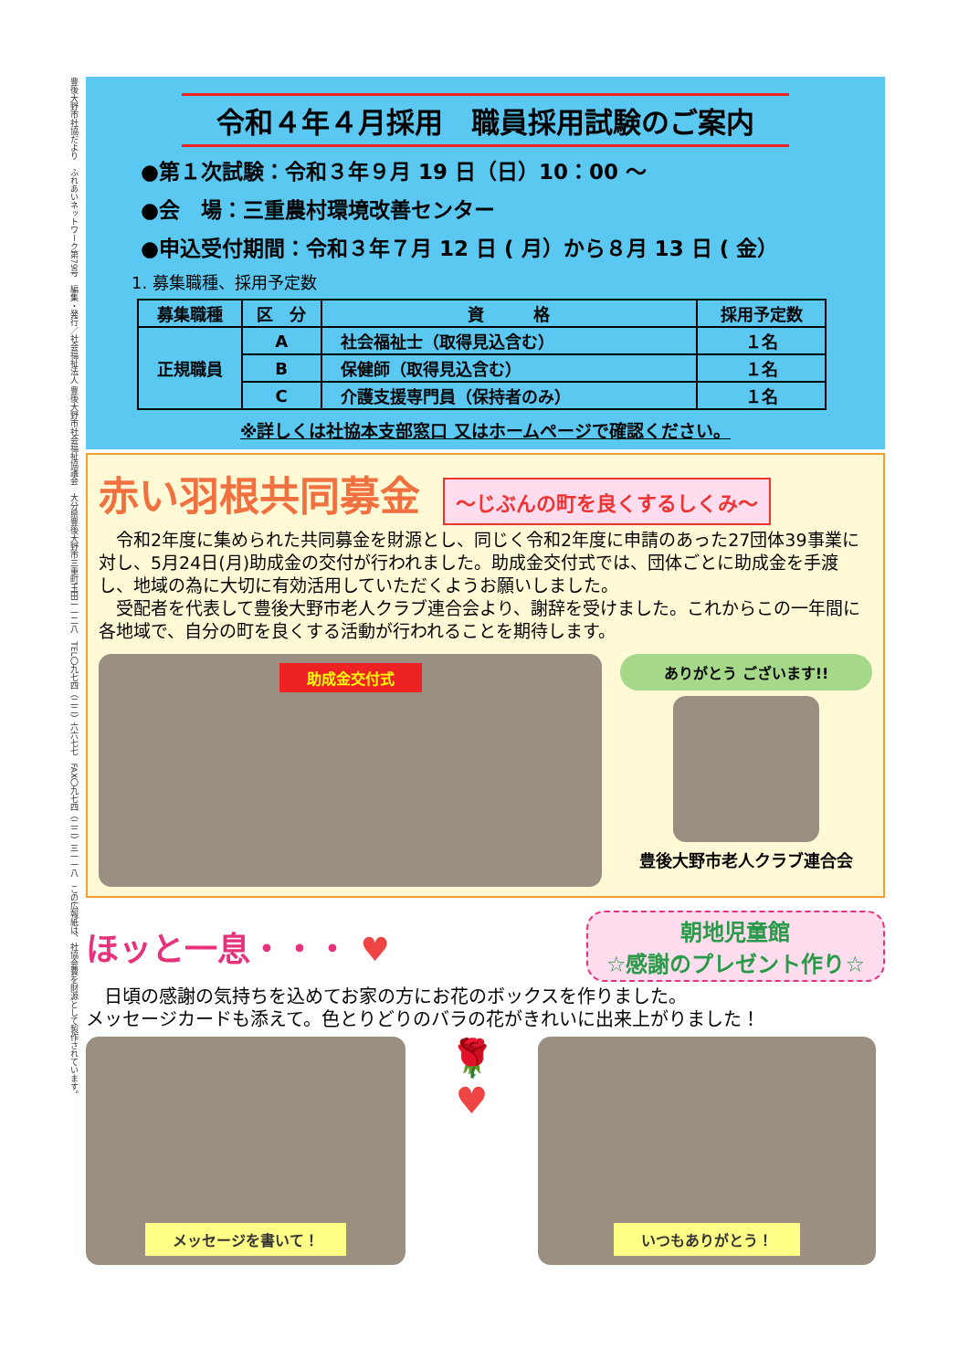豊後大野市社協だより　ふれあいネットワーク第79号　編集・発行／社会福祉法人 豊後大野市社会福祉協議会　大分県豊後大野市三重町玉田一一二八　TEL〇九七四（二二）六六七七　FAX〇九七四（二二）三一一八　この広報紙は、社協会費を財源として製作されています。
令和４年４月採用　職員採用試験のご案内
●第１次試験：令和３年９月 19 日（日）10：00 ～
●会　場：三重農村環境改善センター
●申込受付期間：令和３年７月 12 日 ( 月）から８月 13 日 ( 金）
1. 募集職種、採用予定数
| 募集職種 | 区 分 | 資 格 | 採用予定数 |
| --- | --- | --- | --- |
| 正規職員 | A | 社会福祉士（取得見込含む） | １名 |
| | B | 保健師（取得見込含む） | １名 |
| | C | 介護支援専門員（保持者のみ） | １名 |
※詳しくは社協本支部窓口 又はホームページで確認ください。
赤い羽根共同募金 ～じぶんの町を良くするしくみ～
　令和2年度に集められた共同募金を財源とし、同じく令和2年度に申請のあった27団体39事業に対し、5月24日(月)助成金の交付が行われました。助成金交付式では、団体ごとに助成金を手渡し、地域の為に大切に有効活用していただくようお願いしました。
　受配者を代表して豊後大野市老人クラブ連合会より、謝辞を受けました。これからこの一年間に各地域で、自分の町を良くする活動が行われることを期待します。
助成金交付式
ありがとう ございます!!
豊後大野市老人クラブ連合会
ほッと一息・・・ ♥
朝地児童館
☆感謝のプレゼント作り☆
　日頃の感謝の気持ちを込めてお家の方にお花のボックスを作りました。
メッセージカードも添えて。色とりどりのバラの花がきれいに出来上がりました！
メッセージを書いて！
🌹
♥
いつもありがとう！